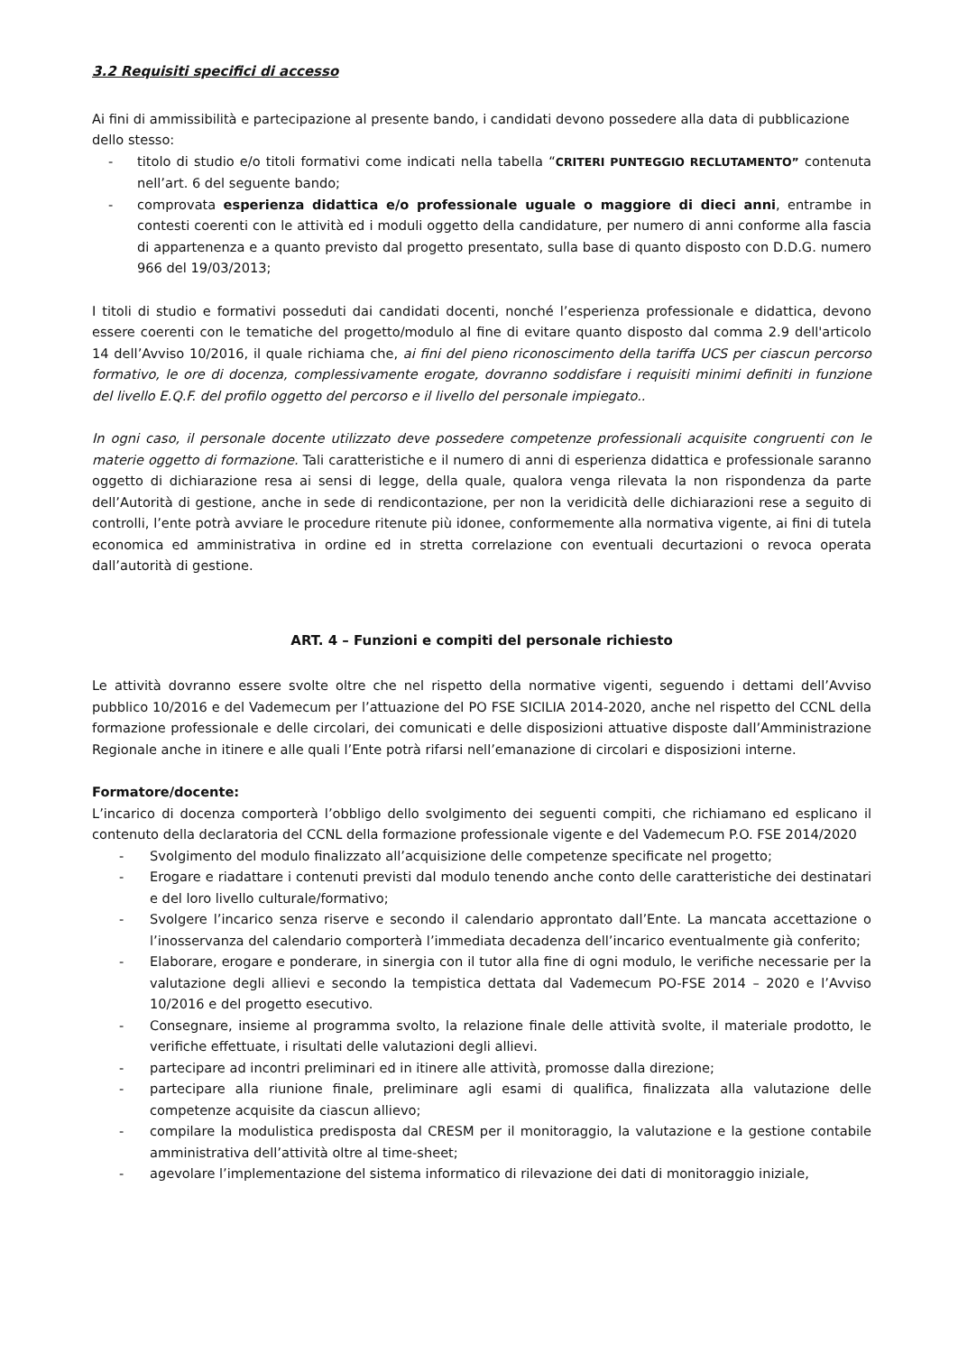3.2 Requisiti specifici di accesso
Ai fini di ammissibilità e partecipazione al presente bando, i candidati devono possedere alla data di pubblicazione dello stesso:
- titolo di studio e/o titoli formativi come indicati nella tabella “CRITERI PUNTEGGIO RECLUTAMENTO” contenuta nell’art. 6 del seguente bando;
- comprovata esperienza didattica e/o professionale uguale o maggiore di dieci anni, entrambe in contesti coerenti con le attività ed i moduli oggetto della candidature, per numero di anni conforme alla fascia di appartenenza e a quanto previsto dal progetto presentato, sulla base di quanto disposto con D.D.G. numero 966 del 19/03/2013;
I titoli di studio e formativi posseduti dai candidati docenti, nonché l’esperienza professionale e didattica, devono essere coerenti con le tematiche del progetto/modulo al fine di evitare quanto disposto dal comma 2.9 dell'articolo 14 dell’Avviso 10/2016, il quale richiama che, ai fini del pieno riconoscimento della tariffa UCS per ciascun percorso formativo, le ore di docenza, complessivamente erogate, dovranno soddisfare i requisiti minimi definiti in funzione del livello E.Q.F. del profilo oggetto del percorso e il livello del personale impiegato..
In ogni caso, il personale docente utilizzato deve possedere competenze professionali acquisite congruenti con le materie oggetto di formazione. Tali caratteristiche e il numero di anni di esperienza didattica e professionale saranno oggetto di dichiarazione resa ai sensi di legge, della quale, qualora venga rilevata la non rispondenza da parte dell’Autorità di gestione, anche in sede di rendicontazione, per non la veridicità delle dichiarazioni rese a seguito di controlli, l’ente potrà avviare le procedure ritenute più idonee, conformemente alla normativa vigente, ai fini di tutela economica ed amministrativa in ordine ed in stretta correlazione con eventuali decurtazioni o revoca operata dall’autorità di gestione.
ART. 4 – Funzioni e compiti del personale richiesto
Le attività dovranno essere svolte oltre che nel rispetto della normative vigenti, seguendo i dettami dell’Avviso pubblico 10/2016 e del Vademecum per l’attuazione del PO FSE SICILIA 2014-2020, anche nel rispetto del CCNL della formazione professionale e delle circolari, dei comunicati e delle disposizioni attuative disposte dall’Amministrazione Regionale anche in itinere e alle quali l’Ente potrà rifarsi nell’emanazione di circolari e disposizioni interne.
Formatore/docente:
L’incarico di docenza comporterà l’obbligo dello svolgimento dei seguenti compiti, che richiamano ed esplicano il contenuto della declaratoria del CCNL della formazione professionale vigente e del Vademecum P.O. FSE 2014/2020
- Svolgimento del modulo finalizzato all’acquisizione delle competenze specificate nel progetto;
- Erogare e riadattare i contenuti previsti dal modulo tenendo anche conto delle caratteristiche dei destinatari e del loro livello culturale/formativo;
- Svolgere l’incarico senza riserve e secondo il calendario approntato dall’Ente. La mancata accettazione o l’inosservanza del calendario comporterà l’immediata decadenza dell’incarico eventualmente già conferito;
- Elaborare, erogare e ponderare, in sinergia con il tutor alla fine di ogni modulo, le verifiche necessarie per la valutazione degli allievi e secondo la tempistica dettata dal Vademecum PO-FSE 2014 – 2020 e l’Avviso 10/2016 e del progetto esecutivo.
- Consegnare, insieme al programma svolto, la relazione finale delle attività svolte, il materiale prodotto, le verifiche effettuate, i risultati delle valutazioni degli allievi.
- partecipare ad incontri preliminari ed in itinere alle attività, promosse dalla direzione;
- partecipare alla riunione finale, preliminare agli esami di qualifica, finalizzata alla valutazione delle competenze acquisite da ciascun allievo;
- compilare la modulistica predisposta dal CRESM per il monitoraggio, la valutazione e la gestione contabile amministrativa dell’attività oltre al time-sheet;
- agevolare l’implementazione del sistema informatico di rilevazione dei dati di monitoraggio iniziale,